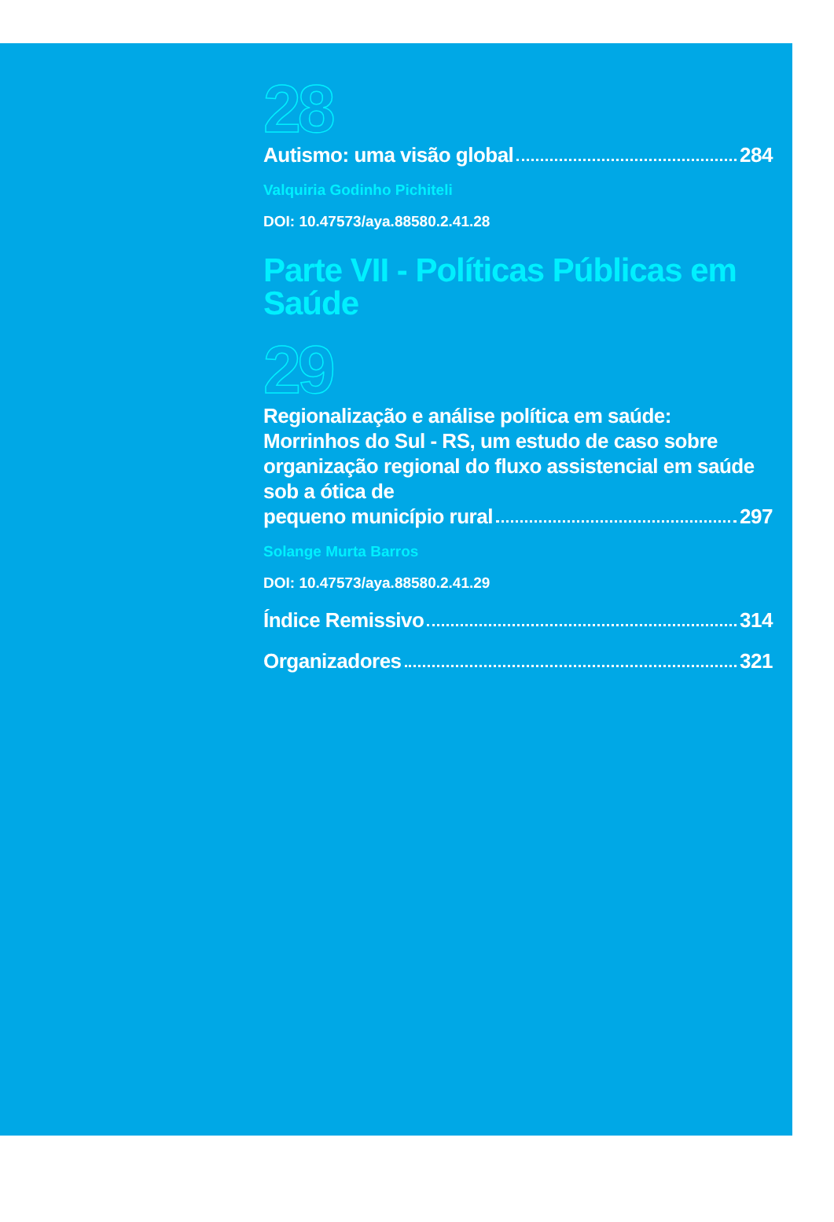28
Autismo: uma visão global 284
Valquiria Godinho Pichiteli
DOI: 10.47573/aya.88580.2.41.28
Parte VII - Políticas Públicas em Saúde
29
Regionalização e análise política em saúde: Morrinhos do Sul - RS, um estudo de caso sobre organização regional do fluxo assistencial em saúde sob a ótica de
pequeno município rural 297
Solange Murta Barros
DOI: 10.47573/aya.88580.2.41.29
Índice Remissivo 314
Organizadores 321